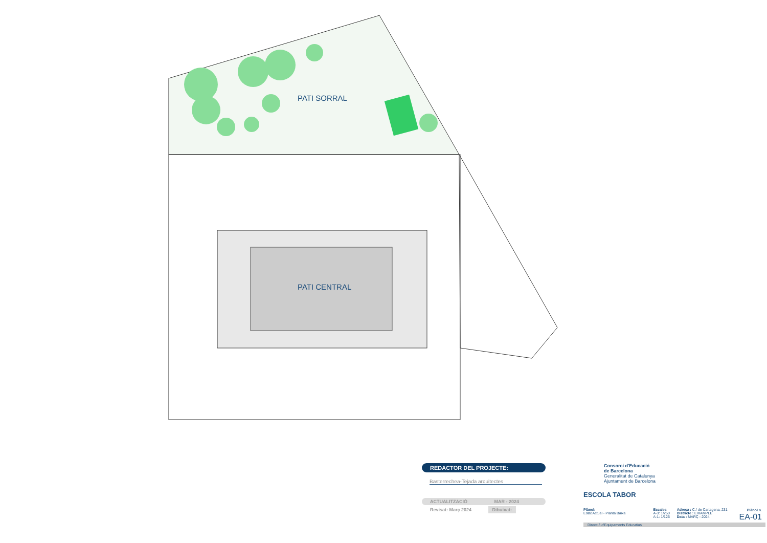PATI SORRAL
PATI CENTRAL
REDACTOR DEL PROJECTE:
Basterrechea-Tejada arquitectes
ACTUALITZACIÓ MAR - 2024
Revisat: Març 2024 Dibuixat:
Consorci d'Educació
de Barcelona
Generalitat de Catalunya
Ajuntament de Barcelona
ESCOLA TABOR
Plànol:
Estat Actual - Planta Baixa
Escales
A-3: 1/250
A-1: 1/125
Adreça : C./ de Cartagena, 231
Districte : EIXAMPLE
Data : MARÇ - 2024
Direcció d'Equipaments Educatius
Plànol n.
EA-01